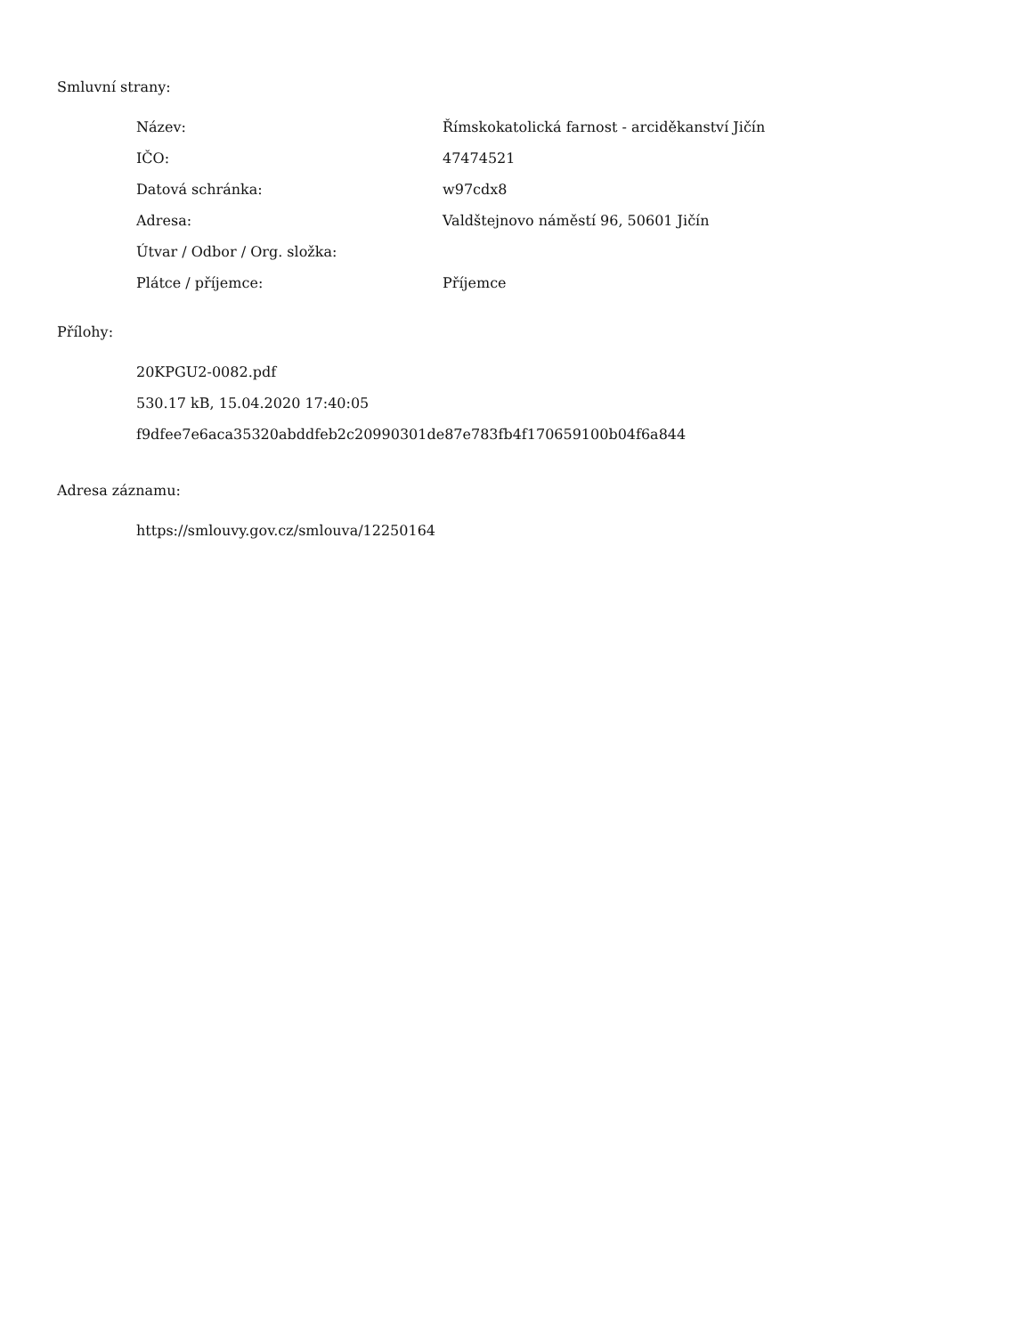Smluvní strany:
| Název: | Římskokatolická farnost - arciděkanství Jičín |
| IČO: | 47474521 |
| Datová schránka: | w97cdx8 |
| Adresa: | Valdštejnovo náměstí 96, 50601 Jičín |
| Útvar / Odbor / Org. složka: | |
| Plátce / příjemce: | Příjemce |
Přílohy:
20KPGU2-0082.pdf
530.17 kB, 15.04.2020 17:40:05
f9dfee7e6aca35320abddfeb2c20990301de87e783fb4f170659100b04f6a844
Adresa záznamu:
https://smlouvy.gov.cz/smlouva/12250164